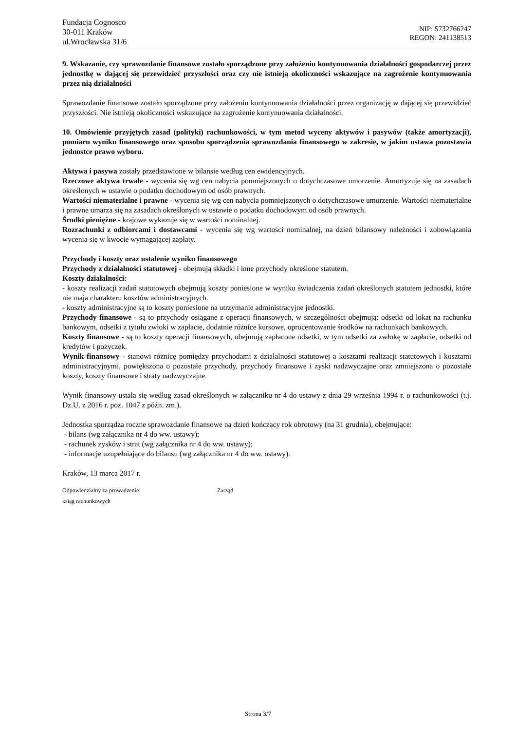Fundacja Cognosco
30-011 Kraków
ul.Wrocławska 31/6
NIP: 5732766247
REGON: 241138513
9. Wskazanie, czy sprawozdanie finansowe zostało sporządzone przy założeniu kontynuowania działalności gospodarczej przez jednostkę w dającej się przewidzieć przyszłości oraz czy nie istnieją okoliczności wskazujące na zagrożenie kontynuowania przez nią działalności
Sprawozdanie finansowe zostało sporządzone przy założeniu kontynuowania działalności przez organizację w dającej się przewidzieć przyszłości. Nie istnieją okoliczności wskazujące na zagrożenie kontynuowania działalności.
10. Omówienie przyjętych zasad (polityki) rachunkowości, w tym metod wyceny aktywów i pasywów (także amortyzacji), pomiaru wyniku finansowego oraz sposobu sporządzenia sprawozdania finansowego w zakresie, w jakim ustawa pozostawia jednostce prawo wyboru.
Aktywa i pasywa zostały przedstawione w bilansie według cen ewidencyjnych.
Rzeczowe aktywa trwale - wycenia się wg cen nabycia pomniejszonych o dotychczasowe umorzenie. Amortyzuje się na zasadach określonych w ustawie o podatku dochodowym od osób prawnych.
Wartości niematerialne i prawne - wycenia się wg cen nabycia pomniejszonych o dotychczasowe umorzenie. Wartości niematerialne i prawne umarza się na zasadach określonych w ustawie o podatku dochodowym od osób prawnych.
Środki pieniężne - krajowe wykazuje się w wartości nominalnej.
Rozrachunki z odbiorcami i dostawcami - wycenia się wg wartości nominalnej, na dzień bilansowy należności i zobowiązania wycenia się w kwocie wymagającej zapłaty.
Przychody i koszty oraz ustalenie wyniku finansowego
Przychody z działalności statutowej - obejmują składki i inne przychody określone statutem.
Koszty działalności:
- koszty realizacji zadań statutowych obejmują koszty poniesione w wyniku świadczenia zadań określonych statutem jednostki, które nie maja charakteru kosztów administracyjnych.
- koszty administracyjne są to koszty poniesione na utrzymanie administracyjne jednostki.
Przychody finansowe - są to przychody osiągane z operacji finansowych, w szczególności obejmują: odsetki od lokat na rachunku bankowym, odsetki z tytułu zwłoki w zapłacie, dodatnie różnice kursowe, oprocentowanie środków na rachunkach bankowych.
Koszty finansowe - są to koszty operacji finansowych, obejmują zapłacone odsetki, w tym odsetki za zwłokę w zapłacie, odsetki od kredytów i pożyczek.
Wynik finansowy - stanowi różnicę pomiędzy przychodami z działalności statutowej a kosztami realizacji statutowych i kosztami administracyjnymi, powiększona o pozostałe przychody, przychody finansowe i zyski nadzwyczajne oraz zmniejszona o pozostałe koszty, koszty finansowe i straty nadzwyczajne.
Wynik finansowy ustala się według zasad określonych w załączniku nr 4 do ustawy z dnia 29 września 1994 r. o rachunkowości (t.j. Dz.U. z 2016 r. poz. 1047 z późn. zm.).
Jednostka sporządza roczne sprawozdanie finansowe na dzień kończący rok obrotowy (na 31 grudnia), obejmujące:
- bilans (wg załącznika nr 4 do ww. ustawy);
- rachunek zysków i strat (wg załącznika nr 4 do ww. ustawy);
- informacje uzupełniające do bilansu (wg załącznika nr 4 do ww. ustawy).
Kraków, 13 marca 2017 r.
Odpowiedzialny za prowadzenie
ksiąg rachunkowych
Zarząd
Strona 3/7